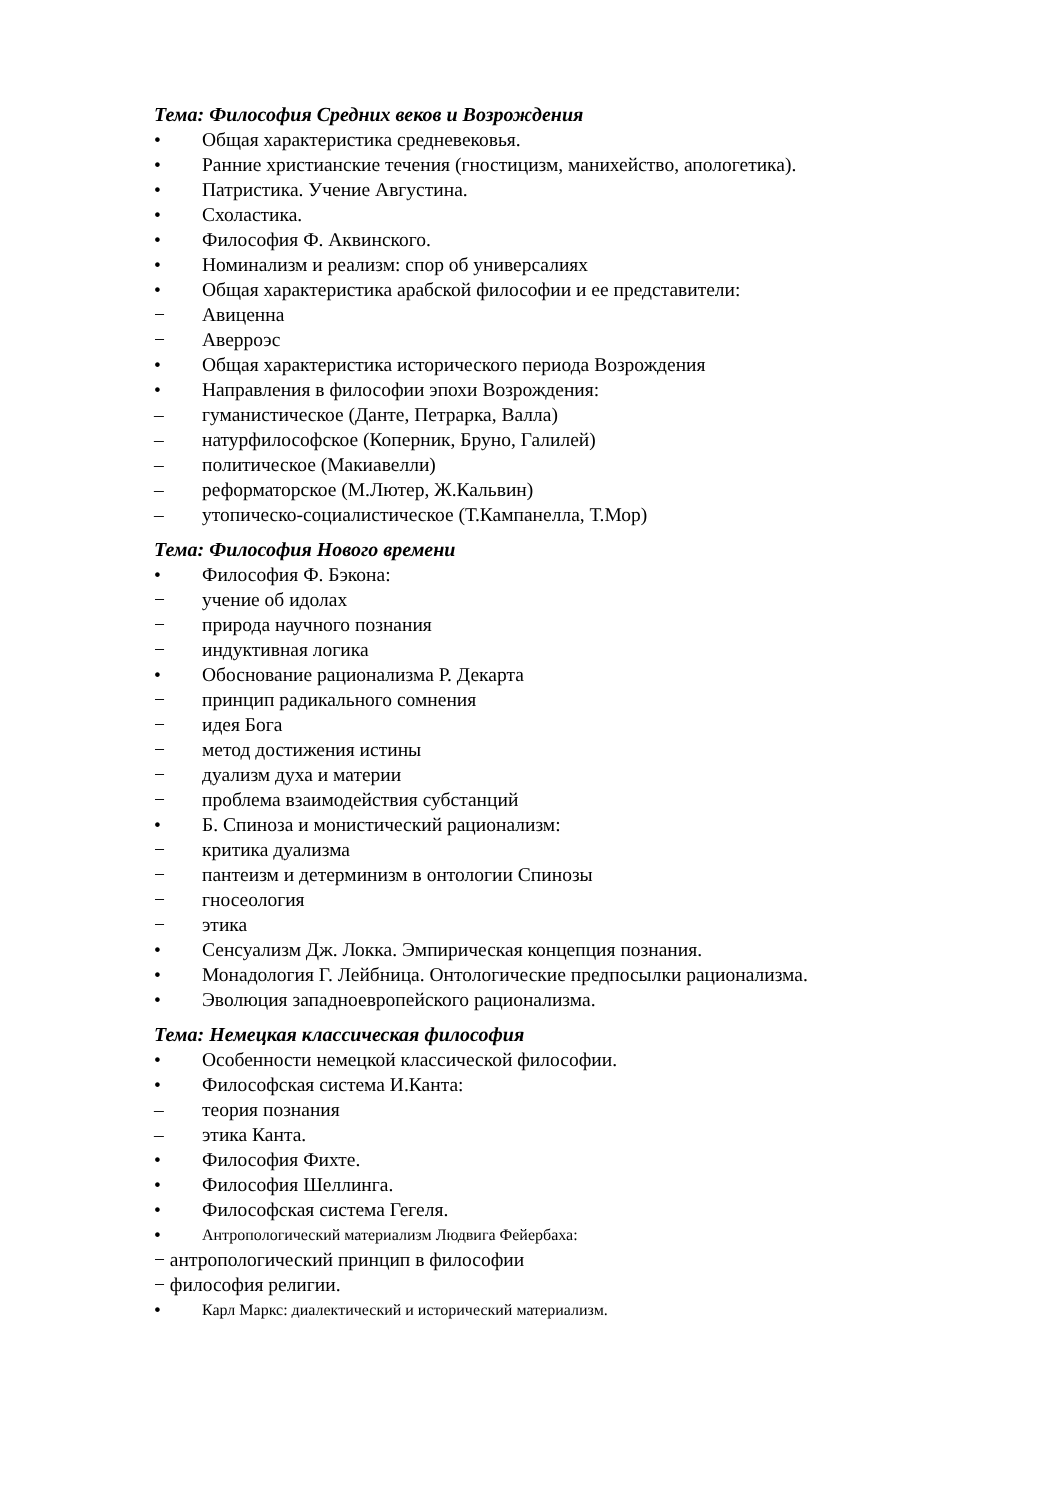Тема: Философия Средних веков и Возрождения
• Общая характеристика средневековья.
• Ранние христианские течения (гностицизм, манихейство, апологетика).
• Патристика. Учение Августина.
• Схоластика.
• Философия Ф. Аквинского.
• Номинализм и реализм: спор об универсалиях
• Общая характеристика арабской философии и ее представители:
− Авиценна
− Аверроэс
• Общая характеристика исторического периода Возрождения
• Направления в философии эпохи Возрождения:
– гуманистическое (Данте, Петрарка, Валла)
– натурфилософское (Коперник, Бруно, Галилей)
– политическое (Макиавелли)
– реформаторское (М.Лютер, Ж.Кальвин)
– утопическо-социалистическое (Т.Кампанелла, Т.Мор)
Тема: Философия Нового времени
• Философия Ф. Бэкона:
− учение об идолах
− природа научного познания
− индуктивная логика
• Обоснование рационализма Р. Декарта
− принцип радикального сомнения
− идея Бога
− метод достижения истины
− дуализм духа и материи
− проблема взаимодействия субстанций
• Б. Спиноза и монистический рационализм:
− критика дуализма
− пантеизм и детерминизм в онтологии Спинозы
− гносеология
− этика
• Сенсуализм Дж. Локка. Эмпирическая концепция познания.
• Монадология Г. Лейбница. Онтологические предпосылки рационализма.
• Эволюция западноевропейского рационализма.
Тема: Немецкая классическая философия
• Особенности немецкой классической философии.
• Философская система И.Канта:
– теория познания
– этика Канта.
• Философия Фихте.
• Философия Шеллинга.
• Философская система Гегеля.
• Антропологический материализм Людвига Фейербаха:
− антропологический принцип в философии
− философия религии.
• Карл Маркс: диалектический и исторический материализм.